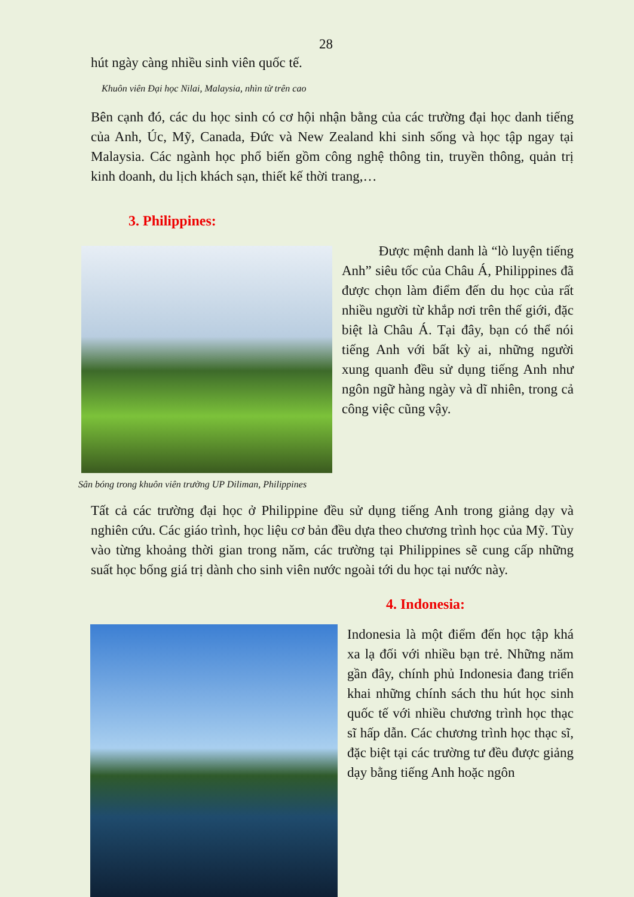28
hút ngày càng nhiều sinh viên quốc tế.
Khuôn viên Đại học Nilai, Malaysia, nhìn từ trên cao
Bên cạnh đó, các du học sinh có cơ hội nhận bằng của các trường đại học danh tiếng của Anh, Úc, Mỹ, Canada, Đức và New Zealand khi sinh sống và học tập ngay tại Malaysia. Các ngành học phổ biến gồm công nghệ thông tin, truyền thông, quản trị kinh doanh, du lịch khách sạn, thiết kế thời trang,…
3. Philippines:
Sân bóng trong khuôn viên trường UP Diliman, Philippines
Được mệnh danh là “lò luyện tiếng Anh” siêu tốc của Châu Á, Philippines đã được chọn làm điểm đến du học của rất nhiều người từ khắp nơi trên thế giới, đặc biệt là Châu Á. Tại đây, bạn có thể nói tiếng Anh với bất kỳ ai, những người xung quanh đều sử dụng tiếng Anh như ngôn ngữ hàng ngày và dĩ nhiên, trong cả công việc cũng vậy.
Tất cả các trường đại học ở Philippine đều sử dụng tiếng Anh trong giảng dạy và nghiên cứu. Các giáo trình, học liệu cơ bản đều dựa theo chương trình học của Mỹ. Tùy vào từng khoảng thời gian trong năm, các trường tại Philippines sẽ cung cấp những suất học bổng giá trị dành cho sinh viên nước ngoài tới du học tại nước này.
4. Indonesia:
Indonesia là một điểm đến học tập khá xa lạ đối với nhiều bạn trẻ. Những năm gần đây, chính phủ Indonesia đang triển khai những chính sách thu hút học sinh quốc tế với nhiều chương trình học thạc sĩ hấp dẫn. Các chương trình học thạc sĩ, đặc biệt tại các trường tư đều được giảng dạy bằng tiếng Anh hoặc ngôn